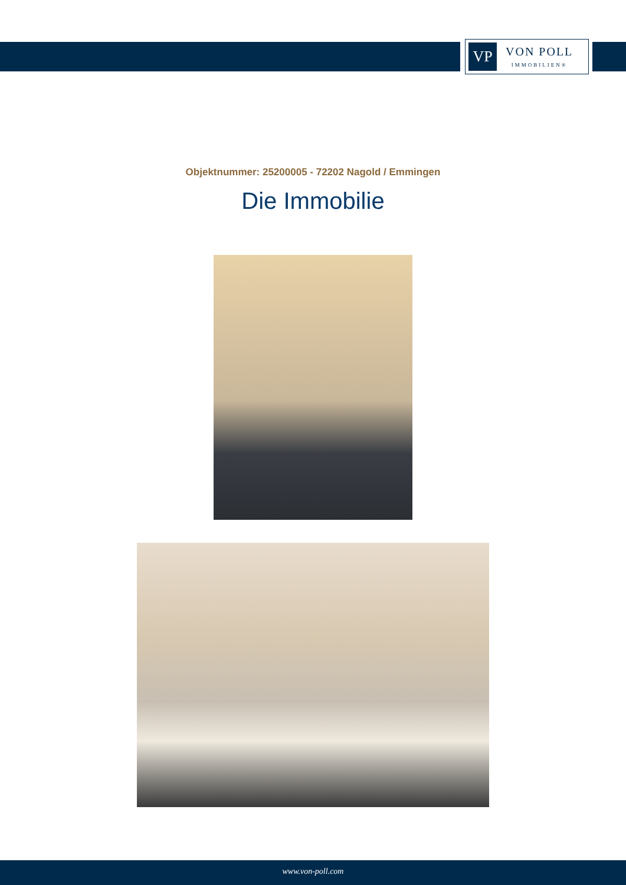VP
VON POLL
IMMOBILIEN®
Objektnummer: 25200005 - 72202 Nagold / Emmingen
Die Immobilie
www.von-poll.com